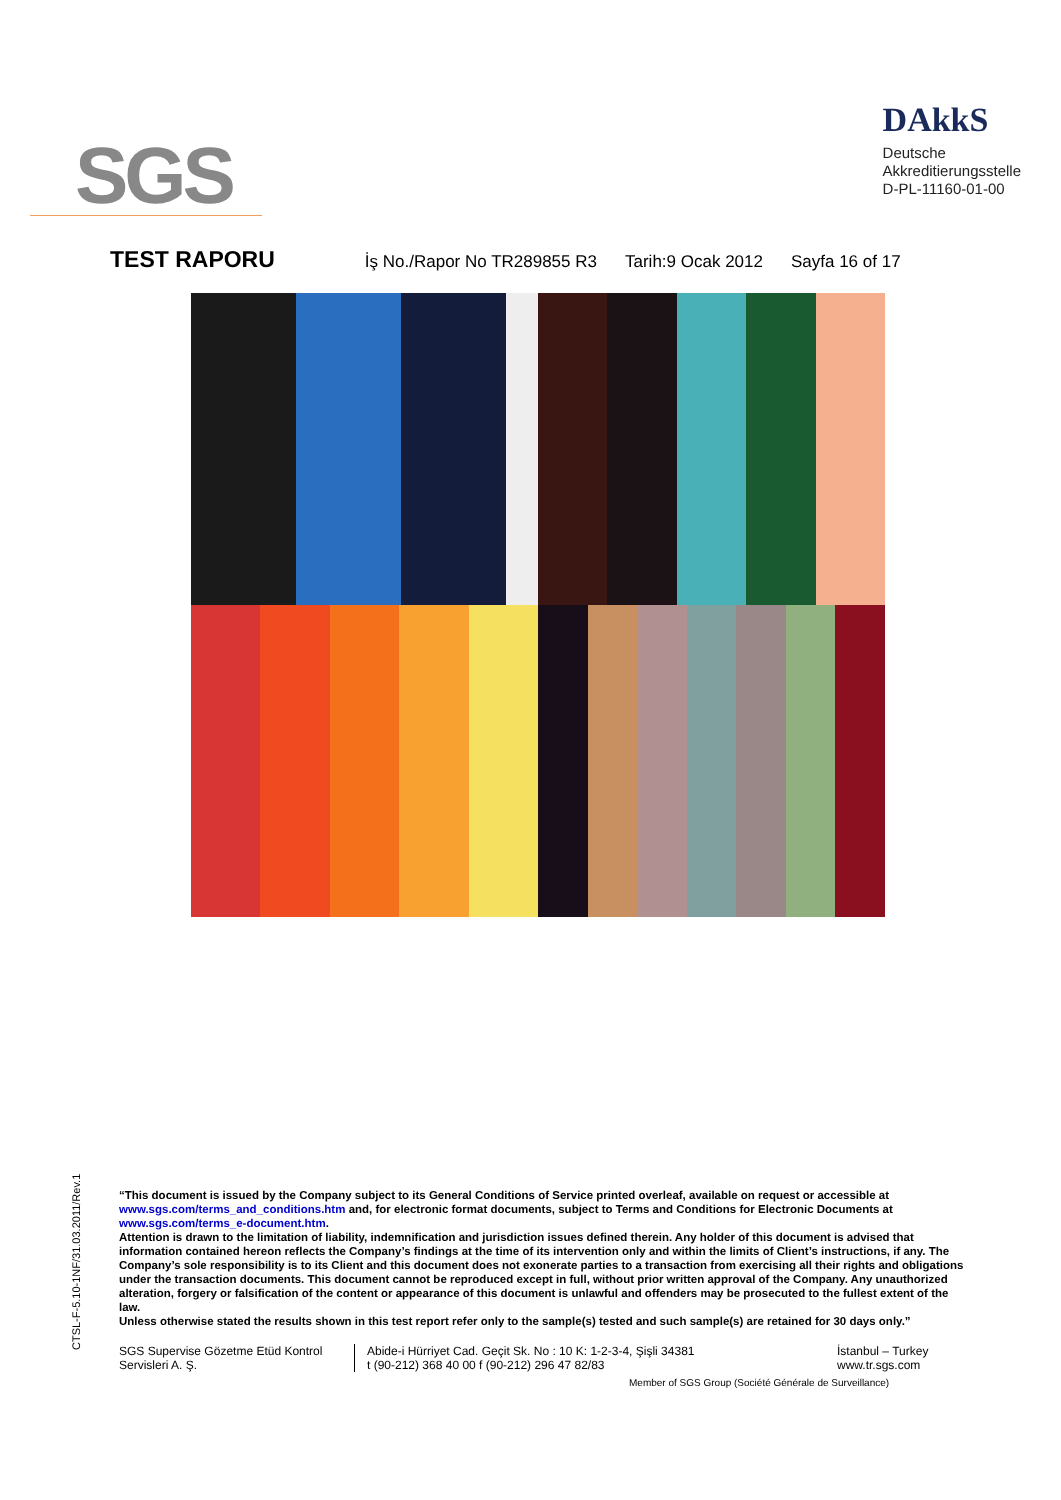SGS
DAkkS
Deutsche
Akkreditierungsstelle
D-PL-11160-01-00
TEST RAPORU
İş No./Rapor No TR289855 R3 Tarih:9 Ocak 2012 Sayfa 16 of 17
CTSL-F-5.10-1NF/31.03.2011/Rev.1
“This document is issued by the Company subject to its General Conditions of Service printed overleaf, available on request or accessible at www.sgs.com/terms_and_conditions.htm and, for electronic format documents, subject to Terms and Conditions for Electronic Documents at www.sgs.com/terms_e-document.htm.
Attention is drawn to the limitation of liability, indemnification and jurisdiction issues defined therein. Any holder of this document is advised that information contained hereon reflects the Company’s findings at the time of its intervention only and within the limits of Client’s instructions, if any. The Company’s sole responsibility is to its Client and this document does not exonerate parties to a transaction from exercising all their rights and obligations under the transaction documents. This document cannot be reproduced except in full, without prior written approval of the Company. Any unauthorized alteration, forgery or falsification of the content or appearance of this document is unlawful and offenders may be prosecuted to the fullest extent of the law.
Unless otherwise stated the results shown in this test report refer only to the sample(s) tested and such sample(s) are retained for 30 days only.”
SGS Supervise Gözetme Etüd Kontrol Servisleri A. Ş.
Abide-i Hürriyet Cad. Geçit Sk. No : 10 K: 1-2-3-4, Şişli 34381
t (90-212) 368 40 00 f (90-212) 296 47 82/83
İstanbul – Turkey
www.tr.sgs.com
Member of SGS Group (Société Générale de Surveillance)